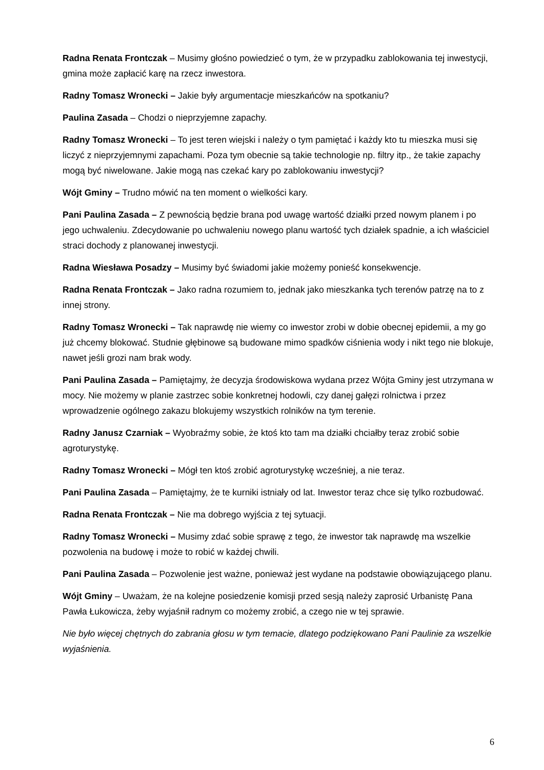Radna Renata Frontczak – Musimy głośno powiedzieć o tym, że w przypadku zablokowania tej inwestycji, gmina może zapłacić karę na rzecz inwestora.
Radny Tomasz Wronecki – Jakie były argumentacje mieszkańców na spotkaniu?
Paulina Zasada – Chodzi o nieprzyjemne zapachy.
Radny Tomasz Wronecki – To jest teren wiejski i należy o tym pamiętać i każdy kto tu mieszka musi się liczyć z nieprzyjemnymi zapachami. Poza tym obecnie są takie technologie np. filtry itp., że takie zapachy mogą być niwelowane. Jakie mogą nas czekać kary po zablokowaniu inwestycji?
Wójt Gminy – Trudno mówić na ten moment o wielkości kary.
Pani Paulina Zasada – Z pewnością będzie brana pod uwagę wartość działki przed nowym planem i po jego uchwaleniu. Zdecydowanie po uchwaleniu nowego planu wartość tych działek spadnie, a ich właściciel straci dochody z planowanej inwestycji.
Radna Wiesława Posadzy – Musimy być świadomi jakie możemy ponieść konsekwencje.
Radna Renata Frontczak – Jako radna rozumiem to, jednak jako mieszkanka tych terenów patrzę na to z innej strony.
Radny Tomasz Wronecki – Tak naprawdę nie wiemy co inwestor zrobi w dobie obecnej epidemii, a my go już chcemy blokować. Studnie głębinowe są budowane mimo spadków ciśnienia wody i nikt tego nie blokuje, nawet jeśli grozi nam brak wody.
Pani Paulina Zasada – Pamiętajmy, że decyzja środowiskowa wydana przez Wójta Gminy jest utrzymana w mocy. Nie możemy w planie zastrzec sobie konkretnej hodowli, czy danej gałęzi rolnictwa i przez wprowadzenie ogólnego zakazu blokujemy wszystkich rolników na tym terenie.
Radny Janusz Czarniak – Wyobraźmy sobie, że ktoś kto tam ma działki chciałby teraz zrobić sobie agroturystykę.
Radny Tomasz Wronecki – Mógł ten ktoś zrobić agroturystykę wcześniej, a nie teraz.
Pani Paulina Zasada – Pamiętajmy, że te kurniki istniały od lat. Inwestor teraz chce się tylko rozbudować.
Radna Renata Frontczak – Nie ma dobrego wyjścia z tej sytuacji.
Radny Tomasz Wronecki – Musimy zdać sobie sprawę z tego, że inwestor tak naprawdę ma wszelkie pozwolenia na budowę i może to robić w każdej chwili.
Pani Paulina Zasada – Pozwolenie jest ważne, ponieważ jest wydane na podstawie obowiązującego planu.
Wójt Gminy – Uważam, że na kolejne posiedzenie komisji przed sesją należy zaprosić Urbanistę Pana Pawła Łukowicza, żeby wyjaśnił radnym co możemy zrobić, a czego nie w tej sprawie.
Nie było więcej chętnych do zabrania głosu w tym temacie, dlatego podziękowano Pani Paulinie za wszelkie wyjaśnienia.
6